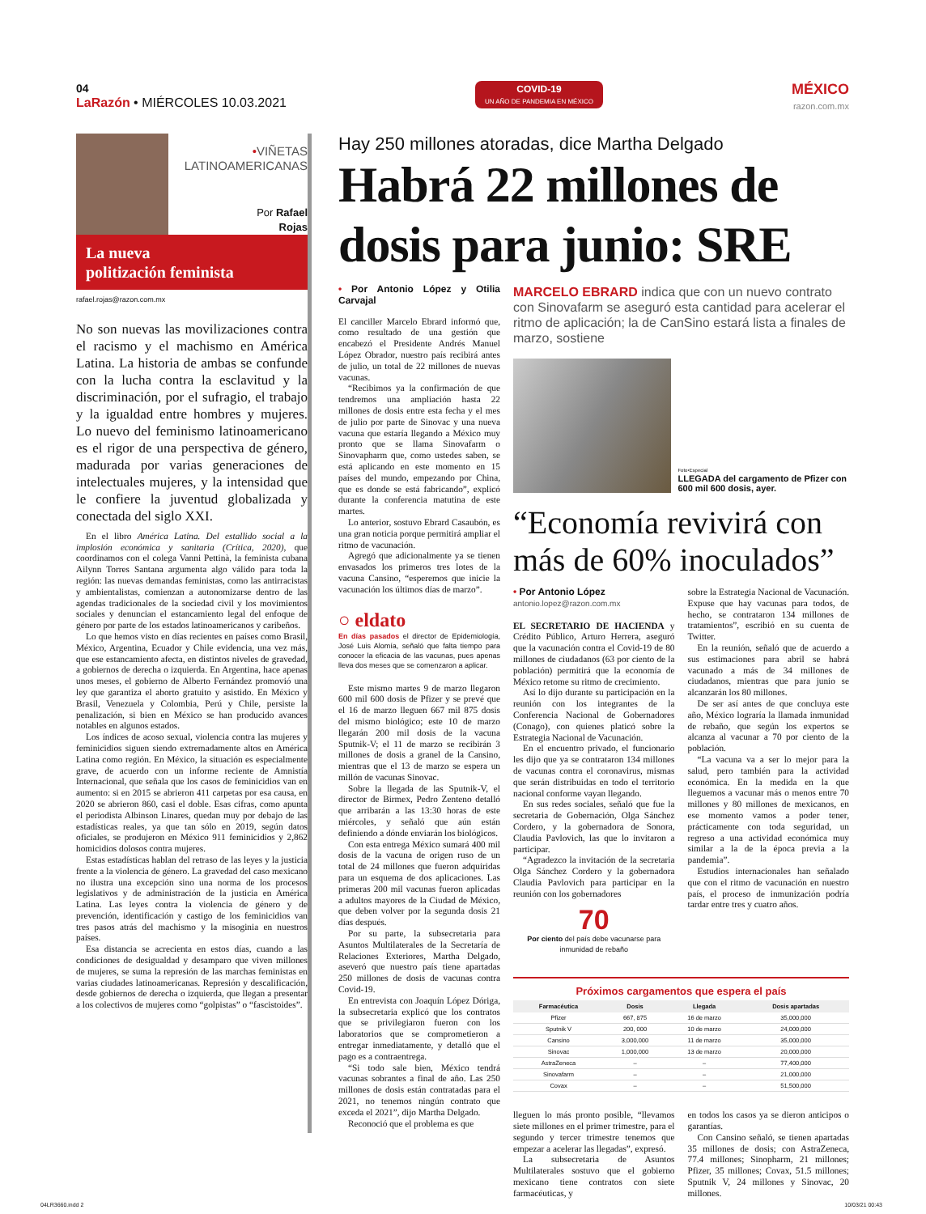04
LaRazón • MIÉRCOLES 10.03.2021
COVID-19
UN AÑO DE PANDEMIA EN MÉXICO
MÉXICO
razon.com.mx
•VIÑETAS
LATINOAMERICANAS
Por Rafael
Rojas
La nueva
politización feminista
rafael.rojas@razon.com.mx
No son nuevas las movilizaciones contra el racismo y el machismo en América Latina. La historia de ambas se confunde con la lucha contra la esclavitud y la discriminación, por el sufragio, el trabajo y la igualdad entre hombres y mujeres. Lo nuevo del feminismo latinoamericano es el rigor de una perspectiva de género, madurada por varias generaciones de intelectuales mujeres, y la intensidad que le confiere la juventud globalizada y conectada del siglo XXI.
En el libro América Latina. Del estallido social a la implosión económica y sanitaria (Crítica, 2020), que coordinamos con el colega Vanni Pettinà, la feminista cubana Ailynn Torres Santana argumenta algo válido para toda la región: las nuevas demandas feministas, como las antirracistas y ambientalistas, comienzan a autonomizarse dentro de las agendas tradicionales de la sociedad civil y los movimientos sociales y denuncian el estancamiento legal del enfoque de género por parte de los estados latinoamericanos y caribeños.
Lo que hemos visto en días recientes en países como Brasil, México, Argentina, Ecuador y Chile evidencia, una vez más, que ese estancamiento afecta, en distintos niveles de gravedad, a gobiernos de derecha o izquierda. En Argentina, hace apenas unos meses, el gobierno de Alberto Fernández promovió una ley que garantiza el aborto gratuito y asistido. En México y Brasil, Venezuela y Colombia, Perú y Chile, persiste la penalización, si bien en México se han producido avances notables en algunos estados.
Los índices de acoso sexual, violencia contra las mujeres y feminicidios siguen siendo extremadamente altos en América Latina como región. En México, la situación es especialmente grave, de acuerdo con un informe reciente de Amnistía Internacional, que señala que los casos de feminicidios van en aumento: si en 2015 se abrieron 411 carpetas por esa causa, en 2020 se abrieron 860, casi el doble. Esas cifras, como apunta el periodista Albinson Linares, quedan muy por debajo de las estadísticas reales, ya que tan sólo en 2019, según datos oficiales, se produjeron en México 911 feminicidios y 2,862 homicidios dolosos contra mujeres.
Estas estadísticas hablan del retraso de las leyes y la justicia frente a la violencia de género. La gravedad del caso mexicano no ilustra una excepción sino una norma de los procesos legislativos y de administración de la justicia en América Latina. Las leyes contra la violencia de género y de prevención, identificación y castigo de los feminicidios van tres pasos atrás del machismo y la misoginia en nuestros países.
Esa distancia se acrecienta en estos días, cuando a las condiciones de desigualdad y desamparo que viven millones de mujeres, se suma la represión de las marchas feministas en varias ciudades latinoamericanas. Represión y descalificación, desde gobiernos de derecha o izquierda, que llegan a presentar a los colectivos de mujeres como “golpistas” o “fascistoides”.
Hay 250 millones atoradas, dice Martha Delgado
Habrá 22 millones de dosis para junio: SRE
• Por Antonio López y Otilia Carvajal
El canciller Marcelo Ebrard informó que, como resultado de una gestión que encabezó el Presidente Andrés Manuel López Obrador, nuestro país recibirá antes de julio, un total de 22 millones de nuevas vacunas.
“Recibimos ya la confirmación de que tendremos una ampliación hasta 22 millones de dosis entre esta fecha y el mes de julio por parte de Sinovac y una nueva vacuna que estaría llegando a México muy pronto que se llama Sinovafarm o Sinovapharm que, como ustedes saben, se está aplicando en este momento en 15 países del mundo, empezando por China, que es donde se está fabricando”, explicó durante la conferencia matutina de este martes.
Lo anterior, sostuvo Ebrard Casaubón, es una gran noticia porque permitirá ampliar el ritmo de vacunación.
Agregó que adicionalmente ya se tienen envasados los primeros tres lotes de la vacuna Cansino, “esperemos que inicie la vacunación los últimos días de marzo”.
○ eldato
En días pasados el director de Epidemiología, José Luis Alomía, señaló que falta tiempo para conocer la eficacia de las vacunas, pues apenas lleva dos meses que se comenzaron a aplicar.
Este mismo martes 9 de marzo llegaron 600 mil 600 dosis de Pfizer y se prevé que el 16 de marzo lleguen 667 mil 875 dosis del mismo biológico; este 10 de marzo llegarán 200 mil dosis de la vacuna Sputnik-V; el 11 de marzo se recibirán 3 millones de dosis a granel de la Cansino, mientras que el 13 de marzo se espera un millón de vacunas Sinovac.
Sobre la llegada de las Sputnik-V, el director de Birmex, Pedro Zenteno detalló que arribarán a las 13:30 horas de este miércoles, y señaló que aún están definiendo a dónde enviarán los biológicos.
Con esta entrega México sumará 400 mil dosis de la vacuna de origen ruso de un total de 24 millones que fueron adquiridas para un esquema de dos aplicaciones. Las primeras 200 mil vacunas fueron aplicadas a adultos mayores de la Ciudad de México, que deben volver por la segunda dosis 21 días después.
Por su parte, la subsecretaria para Asuntos Multilaterales de la Secretaría de Relaciones Exteriores, Martha Delgado, aseveró que nuestro país tiene apartadas 250 millones de dosis de vacunas contra Covid-19.
En entrevista con Joaquín López Dóriga, la subsecretaria explicó que los contratos que se privilegiaron fueron con los laboratorios que se comprometieron a entregar inmediatamente, y detalló que el pago es a contraentrega.
“Si todo sale bien, México tendrá vacunas sobrantes a final de año. Las 250 millones de dosis están contratadas para el 2021, no tenemos ningún contrato que exceda el 2021”, dijo Martha Delgado.
Reconoció que el problema es que
MARCELO EBRARD indica que con un nuevo contrato con Sinovafarm se aseguró esta cantidad para acelerar el ritmo de aplicación; la de CanSino estará lista a finales de marzo, sostiene
Foto•Especial
LLEGADA del cargamento de Pfizer con 600 mil 600 dosis, ayer.
“Economía revivirá con más de 60% inoculados”
• Por Antonio López
antonio.lopez@razon.com.mx
EL SECRETARIO DE HACIENDA y Crédito Público, Arturo Herrera, aseguró que la vacunación contra el Covid-19 de 80 millones de ciudadanos (63 por ciento de la población) permitirá que la economía de México retome su ritmo de crecimiento.
Así lo dijo durante su participación en la reunión con los integrantes de la Conferencia Nacional de Gobernadores (Conago), con quienes platicó sobre la Estrategia Nacional de Vacunación.
En el encuentro privado, el funcionario les dijo que ya se contrataron 134 millones de vacunas contra el coronavirus, mismas que serán distribuidas en todo el territorio nacional conforme vayan llegando.
En sus redes sociales, señaló que fue la secretaria de Gobernación, Olga Sánchez Cordero, y la gobernadora de Sonora, Claudia Pavlovich, las que lo invitaron a participar.
“Agradezco la invitación de la secretaria Olga Sánchez Cordero y la gobernadora Claudia Pavlovich para participar en la reunión con los gobernadores
70
Por ciento del país debe vacunarse para inmunidad de rebaño
sobre la Estrategia Nacional de Vacunación. Expuse que hay vacunas para todos, de hecho, se contrataron 134 millones de tratamientos”, escribió en su cuenta de Twitter.
En la reunión, señaló que de acuerdo a sus estimaciones para abril se habrá vacunado a más de 34 millones de ciudadanos, mientras que para junio se alcanzarán los 80 millones.
De ser así antes de que concluya este año, México lograría la llamada inmunidad de rebaño, que según los expertos se alcanza al vacunar a 70 por ciento de la población.
“La vacuna va a ser lo mejor para la salud, pero también para la actividad económica. En la medida en la que lleguemos a vacunar más o menos entre 70 millones y 80 millones de mexicanos, en ese momento vamos a poder tener, prácticamente con toda seguridad, un regreso a una actividad económica muy similar a la de la época previa a la pandemia”.
Estudios internacionales han señalado que con el ritmo de vacunación en nuestro país, el proceso de inmunización podría tardar entre tres y cuatro años.
Próximos cargamentos que espera el país
| Farmacéutica | Dosis | Llegada | Dosis apartadas |
| --- | --- | --- | --- |
| Pfizer | 667, 875 | 16 de marzo | 35,000,000 |
| Sputnik V | 200, 000 | 10 de marzo | 24,000,000 |
| Cansino | 3,000,000 | 11 de marzo | 35,000,000 |
| Sinovac | 1,000,000 | 13 de marzo | 20,000,000 |
| AstraZeneca | – | – | 77,400,000 |
| Sinovafarm | – | – | 21,000,000 |
| Covax | – | – | 51,500,000 |
lleguen lo más pronto posible, “llevamos siete millones en el primer trimestre, para el segundo y tercer trimestre tenemos que empezar a acelerar las llegadas”, expresó.
La subsecretaria de Asuntos Multilaterales sostuvo que el gobierno mexicano tiene contratos con siete farmacéuticas, y
en todos los casos ya se dieron anticipos o garantías.
Con Cansino señaló, se tienen apartadas 35 millones de dosis; con AstraZeneca, 77.4 millones; Sinopharm, 21 millones; Pfizer, 35 millones; Covax, 51.5 millones; Sputnik V, 24 millones y Sinovac, 20 millones.
04LR3660.indd 2 10/03/21 00:43